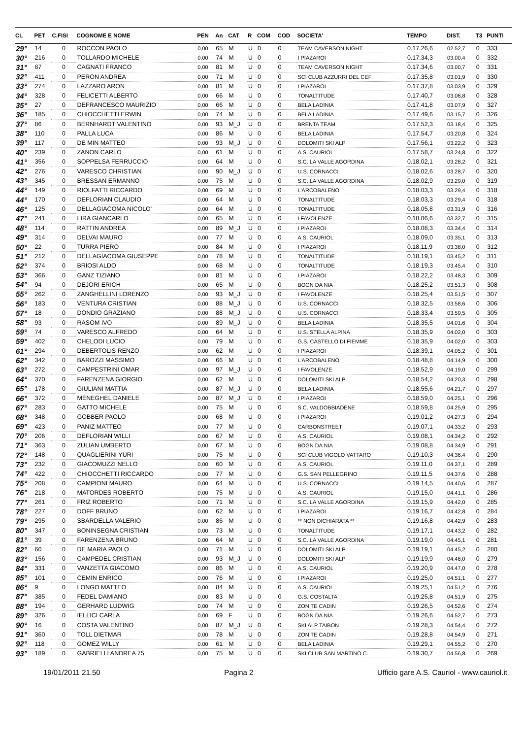| CL | PET | C.FISI | COGNOME E NOME | PEN | An | CAT | R | COM | COD | SOCIETA' | TEMPO | DIST. | T3 | PUNTI |
| --- | --- | --- | --- | --- | --- | --- | --- | --- | --- | --- | --- | --- | --- | --- |
| 29° | 14 | 0 | ROCCON PAOLO | 0,00 | 65 | M | U | 0 | 0 | TEAM CAVERSON NIGHT | 0.17.26,6 | 02.52,7 | 0 | 333 |
| 30° | 216 | 0 | TOLLARDO MICHELE | 0,00 | 74 | M | U | 0 | 0 | I PIAZAROI | 0.17.34,3 | 03.00,4 | 0 | 332 |
| 31° | 87 | 0 | CAGNATI FRANCO | 0,00 | 81 | M | U | 0 | 0 | TEAM CAVERSON NIGHT | 0.17.34,6 | 03.00,7 | 0 | 331 |
| 32° | 411 | 0 | PERON ANDREA | 0,00 | 71 | M | U | 0 | 0 | SCI CLUB AZZURRI DEL CEF | 0.17.35,8 | 03.01,9 | 0 | 330 |
| 33° | 274 | 0 | LAZZARO ARON | 0,00 | 81 | M | U | 0 | 0 | I PIAZAROI | 0.17.37,8 | 03.03,9 | 0 | 329 |
| 34° | 328 | 0 | FELICETTI ALBERTO | 0,00 | 66 | M | U | 0 | 0 | TONALTITUDE | 0.17.40,7 | 03.06,8 | 0 | 328 |
| 35° | 27 | 0 | DEFRANCESCO MAURIZIO | 0,00 | 66 | M | U | 0 | 0 | BELA LADINIA | 0.17.41,8 | 03.07,9 | 0 | 327 |
| 36° | 185 | 0 | CHIOCCHETTI ERWIN | 0,00 | 74 | M | U | 0 | 0 | BELA LADINIA | 0.17.49,6 | 03.15,7 | 0 | 326 |
| 37° | 86 | 0 | BERNHARDT VALENTINO | 0,00 | 93 | M_J | U | 0 | 0 | BRENTA TEAM | 0.17.52,3 | 03.18,4 | 0 | 325 |
| 38° | 110 | 0 | PALLA LUCA | 0,00 | 86 | M | U | 0 | 0 | BELA LADINIA | 0.17.54,7 | 03.20,8 | 0 | 324 |
| 39° | 117 | 0 | DE MIN MATTEO | 0,00 | 93 | M_J | U | 0 | 0 | DOLOMITI SKI ALP | 0.17.56,1 | 03.22,2 | 0 | 323 |
| 40° | 239 | 0 | ZANON CARLO | 0,00 | 61 | M | U | 0 | 0 | A.S. CAURIOL | 0.17.58,7 | 03.24,8 | 0 | 322 |
| 41° | 356 | 0 | SOPPELSA FERRUCCIO | 0,00 | 64 | M | U | 0 | 0 | S.C. LA VALLE AGORDINA | 0.18.02,1 | 03.28,2 | 0 | 321 |
| 42° | 276 | 0 | VARESCO CHRISTIAN | 0,00 | 90 | M_J | U | 0 | 0 | U.S. CORNACCI | 0.18.02,6 | 03.28,7 | 0 | 320 |
| 43° | 345 | 0 | BRESSAN ERMANNO | 0,00 | 75 | M | U | 0 | 0 | S.C. LA VALLE AGORDINA | 0.18.02,9 | 03.29,0 | 0 | 319 |
| 44° | 149 | 0 | RIOLFATTI RICCARDO | 0,00 | 69 | M | U | 0 | 0 | L'ARCOBALENO | 0.18.03,3 | 03.29,4 | 0 | 318 |
| 44° | 170 | 0 | DEFLORIAN CLAUDIO | 0,00 | 64 | M | U | 0 | 0 | TONALTITUDE | 0.18.03,3 | 03.29,4 | 0 | 318 |
| 46° | 125 | 0 | DELLAGIACOMA NICOLO' | 0,00 | 64 | M | U | 0 | 0 | TONALTITUDE | 0.18.05,8 | 03.31,9 | 0 | 316 |
| 47° | 241 | 0 | LIRA GIANCARLO | 0,00 | 65 | M | U | 0 | 0 | I FAVOLENZE | 0.18.06,6 | 03.32,7 | 0 | 315 |
| 48° | 114 | 0 | RATTIN ANDREA | 0,00 | 89 | M_J | U | 0 | 0 | I PIAZAROI | 0.18.08,3 | 03.34,4 | 0 | 314 |
| 49° | 314 | 0 | DELVAI MAURO | 0,00 | 77 | M | U | 0 | 0 | A.S. CAURIOL | 0.18.09,0 | 03.35,1 | 0 | 313 |
| 50° | 22 | 0 | TURRA PIERO | 0,00 | 84 | M | U | 0 | 0 | I PIAZAROI | 0.18.11,9 | 03.38,0 | 0 | 312 |
| 51° | 212 | 0 | DELLAGIACOMA GIUSEPPE | 0,00 | 78 | M | U | 0 | 0 | TONALTITUDE | 0.18.19,1 | 03.45,2 | 0 | 311 |
| 52° | 374 | 0 | BRIOSI ALDO | 0,00 | 68 | M | U | 0 | 0 | TONALTITUDE | 0.18.19,3 | 03.45,4 | 0 | 310 |
| 53° | 366 | 0 | GANZ TIZIANO | 0,00 | 81 | M | U | 0 | 0 | I PIAZAROI | 0.18.22,2 | 03.48,3 | 0 | 309 |
| 54° | 94 | 0 | DEJORI ERICH | 0,00 | 65 | M | U | 0 | 0 | BOGN DA NIA | 0.18.25,2 | 03.51,3 | 0 | 308 |
| 55° | 262 | 0 | ZANGHELLINI LORENZO | 0,00 | 93 | M_J | U | 0 | 0 | I FAVOLENZE | 0.18.25,4 | 03.51,5 | 0 | 307 |
| 56° | 183 | 0 | VENTURA CRISTIAN | 0,00 | 88 | M_J | U | 0 | 0 | U.S. CORNACCI | 0.18.32,5 | 03.58,6 | 0 | 306 |
| 57° | 18 | 0 | DONDIO GRAZIANO | 0,00 | 88 | M_J | U | 0 | 0 | U.S. CORNACCI | 0.18.33,4 | 03.59,5 | 0 | 305 |
| 58° | 93 | 0 | RASOM IVO | 0,00 | 89 | M_J | U | 0 | 0 | BELA LADINIA | 0.18.35,5 | 04.01,6 | 0 | 304 |
| 59° | 74 | 0 | VARESCO ALFREDO | 0,00 | 64 | M | U | 0 | 0 | U.S. STELLA ALPINA | 0.18.35,9 | 04.02,0 | 0 | 303 |
| 59° | 402 | 0 | CHELODI LUCIO | 0,00 | 79 | M | U | 0 | 0 | G.S. CASTELLO DI FIEMME | 0.18.35,9 | 04.02,0 | 0 | 303 |
| 61° | 294 | 0 | DEBERTOLIS RENZO | 0,00 | 62 | M | U | 0 | 0 | I PIAZAROI | 0.18.39,1 | 04.05,2 | 0 | 301 |
| 62° | 342 | 0 | BAROZZI MASSIMO | 0,00 | 66 | M | U | 0 | 0 | L'ARCOBALENO | 0.18.48,8 | 04.14,9 | 0 | 300 |
| 63° | 272 | 0 | CAMPESTRINI OMAR | 0,00 | 97 | M_J | U | 0 | 0 | I FAVOLENZE | 0.18.52,9 | 04.19,0 | 0 | 299 |
| 64° | 370 | 0 | FARENZENA GIORGIO | 0,00 | 62 | M | U | 0 | 0 | DOLOMITI SKI ALP | 0.18.54,2 | 04.20,3 | 0 | 298 |
| 65° | 178 | 0 | GIULIANI MATTIA | 0,00 | 87 | M_J | U | 0 | 0 | BELA LADINIA | 0.18.55,6 | 04.21,7 | 0 | 297 |
| 66° | 372 | 0 | MENEGHEL DANIELE | 0,00 | 87 | M_J | U | 0 | 0 | I PIAZAROI | 0.18.59,0 | 04.25,1 | 0 | 296 |
| 67° | 283 | 0 | GATTO MICHELE | 0,00 | 75 | M | U | 0 | 0 | S.C. VALDOBBIADENE | 0.18.59,8 | 04.25,9 | 0 | 295 |
| 68° | 348 | 0 | GOBBER PAOLO | 0,00 | 68 | M | U | 0 | 0 | I PIAZAROI | 0.19.01,2 | 04.27,3 | 0 | 294 |
| 69° | 423 | 0 | PANIZ MATTEO | 0,00 | 77 | M | U | 0 | 0 | CARBONSTREET | 0.19.07,1 | 04.33,2 | 0 | 293 |
| 70° | 206 | 0 | DEFLORIAN WILLI | 0,00 | 67 | M | U | 0 | 0 | A.S. CAURIOL | 0.19.08,1 | 04.34,2 | 0 | 292 |
| 71° | 363 | 0 | ZULIAN UMBERTO | 0,00 | 67 | M | U | 0 | 0 | BOGN DA NIA | 0.19.08,8 | 04.34,9 | 0 | 291 |
| 72° | 148 | 0 | QUAGLIERINI YURI | 0,00 | 75 | M | U | 0 | 0 | SCI CLUB VIGOLO VATTARO | 0.19.10,3 | 04.36,4 | 0 | 290 |
| 73° | 232 | 0 | GIACOMUZZI NELLO | 0,00 | 60 | M | U | 0 | 0 | A.S. CAURIOL | 0.19.11,0 | 04.37,1 | 0 | 289 |
| 74° | 422 | 0 | CHIOCCHETTI RICCARDO | 0,00 | 77 | M | U | 0 | 0 | G.S. SAN PELLEGRINO | 0.19.11,5 | 04.37,6 | 0 | 288 |
| 75° | 208 | 0 | CAMPIONI MAURO | 0,00 | 64 | M | U | 0 | 0 | U.S. CORNACCI | 0.19.14,5 | 04.40,6 | 0 | 287 |
| 76° | 218 | 0 | MATORDES ROBERTO | 0,00 | 75 | M | U | 0 | 0 | A.S. CAURIOL | 0.19.15,0 | 04.41,1 | 0 | 286 |
| 77° | 261 | 0 | FRIZ ROBERTO | 0,00 | 71 | M | U | 0 | 0 | S.C. LA VALLE AGORDINA | 0.19.15,9 | 04.42,0 | 0 | 285 |
| 78° | 227 | 0 | DOFF BRUNO | 0,00 | 62 | M | U | 0 | 0 | I PIAZAROI | 0.19.16,7 | 04.42,8 | 0 | 284 |
| 79° | 295 | 0 | SBARDELLA VALERIO | 0,00 | 86 | M | U | 0 | 0 | ** NON DICHIARATA ** | 0.19.16,8 | 04.42,9 | 0 | 283 |
| 80° | 347 | 0 | BONINSEGNA CRISTIAN | 0,00 | 73 | M | U | 0 | 0 | TONALTITUDE | 0.19.17,1 | 04.43,2 | 0 | 282 |
| 81° | 39 | 0 | FARENZENA BRUNO | 0,00 | 64 | M | U | 0 | 0 | S.C. LA VALLE AGORDINA | 0.19.19,0 | 04.45,1 | 0 | 281 |
| 82° | 60 | 0 | DE MARIA PAOLO | 0,00 | 71 | M | U | 0 | 0 | DOLOMITI SKI ALP | 0.19.19,1 | 04.45,2 | 0 | 280 |
| 83° | 156 | 0 | CAMPEDEL CRISTIAN | 0,00 | 93 | M_J | U | 0 | 0 | DOLOMITI SKI ALP | 0.19.19,9 | 04.46,0 | 0 | 279 |
| 84° | 331 | 0 | VANZETTA GIACOMO | 0,00 | 86 | M | U | 0 | 0 | A.S. CAURIOL | 0.19.20,9 | 04.47,0 | 0 | 278 |
| 85° | 101 | 0 | CEMIN ENRICO | 0,00 | 76 | M | U | 0 | 0 | I PIAZAROI | 0.19.25,0 | 04.51,1 | 0 | 277 |
| 86° | 9 | 0 | LONGO MATTEO | 0,00 | 84 | M | U | 0 | 0 | A.S. CAURIOL | 0.19.25,1 | 04.51,2 | 0 | 276 |
| 87° | 385 | 0 | FEDEL DAMIANO | 0,00 | 83 | M | U | 0 | 0 | G.S. COSTALTA | 0.19.25,8 | 04.51,9 | 0 | 275 |
| 88° | 194 | 0 | GERHARD LUDWIG | 0,00 | 74 | M | U | 0 | 0 | ZON TE CADIN | 0.19.26,5 | 04.52,6 | 0 | 274 |
| 89° | 326 | 0 | IELLICI CARLA | 0,00 | 69 | F | U | 0 | 0 | BOGN DA NIA | 0.19.26,6 | 04.52,7 | 0 | 273 |
| 90° | 16 | 0 | COSTA VALENTINO | 0,00 | 87 | M_J | U | 0 | 0 | SKI ALP TAIBON | 0.19.28,3 | 04.54,4 | 0 | 272 |
| 91° | 360 | 0 | TOLL DIETMAR | 0,00 | 78 | M | U | 0 | 0 | ZON TE CADIN | 0.19.28,8 | 04.54,9 | 0 | 271 |
| 92° | 118 | 0 | GOMEZ WILLY | 0,00 | 61 | M | U | 0 | 0 | BELA LADINIA | 0.19.29,1 | 04.55,2 | 0 | 270 |
| 93° | 189 | 0 | GABRIELLI ANDREA 75 | 0,00 | 75 | M | U | 0 | 0 | SKI CLUB SAN MARTINO C. | 0.19.30,7 | 04.56,8 | 0 | 269 |
19/01/2011 21.50 Pagina 2 Ufficio gare A.S. Cauriol - www.cauriol.it